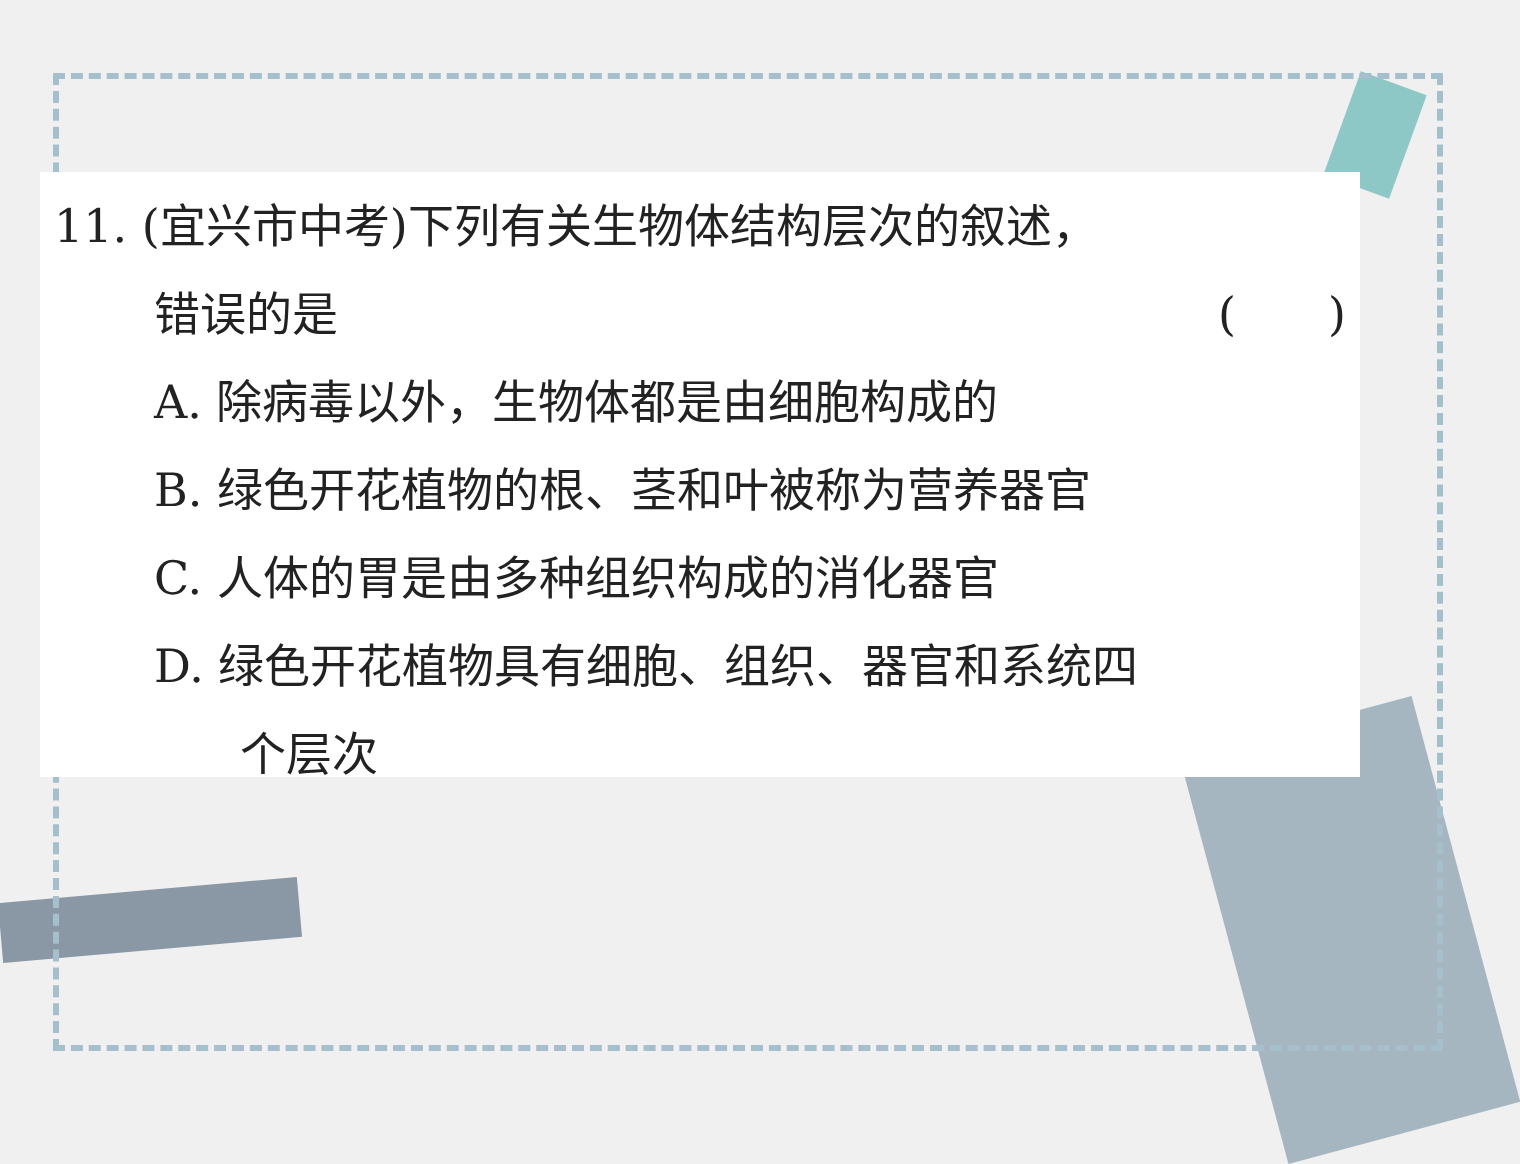11. (宜兴市中考)下列有关生物体结构层次的叙述，
错误的是 (　　)
A. 除病毒以外，生物体都是由细胞构成的
B. 绿色开花植物的根、茎和叶被称为营养器官
C. 人体的胃是由多种组织构成的消化器官
D. 绿色开花植物具有细胞、组织、器官和系统四
个层次